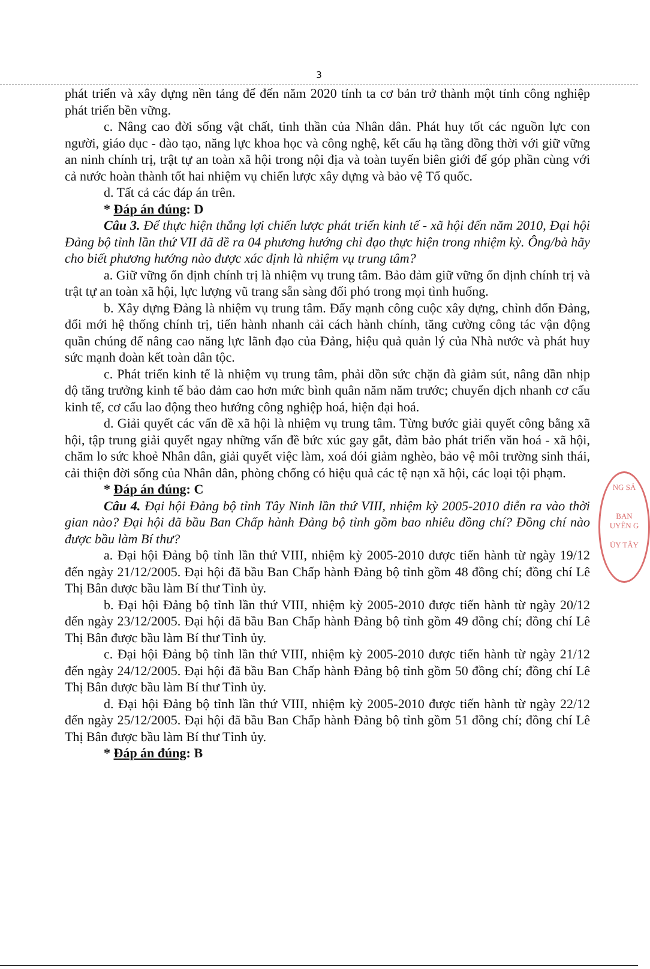3
phát triển và xây dựng nền tảng để đến năm 2020 tỉnh ta cơ bản trở thành một tỉnh công nghiệp phát triển bền vững.
c. Nâng cao đời sống vật chất, tinh thần của Nhân dân. Phát huy tốt các nguồn lực con người, giáo dục - đào tạo, năng lực khoa học và công nghệ, kết cấu hạ tầng đồng thời với giữ vững an ninh chính trị, trật tự an toàn xã hội trong nội địa và toàn tuyến biên giới để góp phần cùng với cả nước hoàn thành tốt hai nhiệm vụ chiến lược xây dựng và bảo vệ Tổ quốc.
d. Tất cả các đáp án trên.
* Đáp án đúng: D
Câu 3. Để thực hiện thắng lợi chiến lược phát triển kinh tế - xã hội đến năm 2010, Đại hội Đảng bộ tỉnh lần thứ VII đã đề ra 04 phương hướng chỉ đạo thực hiện trong nhiệm kỳ. Ông/bà hãy cho biết phương hướng nào được xác định là nhiệm vụ trung tâm?
a. Giữ vững ổn định chính trị là nhiệm vụ trung tâm. Bảo đảm giữ vững ổn định chính trị và trật tự an toàn xã hội, lực lượng vũ trang sẵn sàng đối phó trong mọi tình huống.
b. Xây dựng Đảng là nhiệm vụ trung tâm. Đẩy mạnh công cuộc xây dựng, chỉnh đốn Đảng, đổi mới hệ thống chính trị, tiến hành nhanh cải cách hành chính, tăng cường công tác vận động quần chúng để nâng cao năng lực lãnh đạo của Đảng, hiệu quả quản lý của Nhà nước và phát huy sức mạnh đoàn kết toàn dân tộc.
c. Phát triển kinh tế là nhiệm vụ trung tâm, phải dồn sức chặn đà giảm sút, nâng dần nhịp độ tăng trưởng kinh tế bảo đảm cao hơn mức bình quân năm năm trước; chuyển dịch nhanh cơ cấu kinh tế, cơ cấu lao động theo hướng công nghiệp hoá, hiện đại hoá.
d. Giải quyết các vấn đề xã hội là nhiệm vụ trung tâm. Từng bước giải quyết công bằng xã hội, tập trung giải quyết ngay những vấn đề bức xúc gay gắt, đảm bảo phát triển văn hoá - xã hội, chăm lo sức khoẻ Nhân dân, giải quyết việc làm, xoá đói giảm nghèo, bảo vệ môi trường sinh thái, cải thiện đời sống của Nhân dân, phòng chống có hiệu quả các tệ nạn xã hội, các loại tội phạm.
* Đáp án đúng: C
Câu 4. Đại hội Đảng bộ tỉnh Tây Ninh lần thứ VIII, nhiệm kỳ 2005-2010 diễn ra vào thời gian nào? Đại hội đã bầu Ban Chấp hành Đảng bộ tỉnh gồm bao nhiêu đồng chí? Đồng chí nào được bầu làm Bí thư?
a. Đại hội Đảng bộ tỉnh lần thứ VIII, nhiệm kỳ 2005-2010 được tiến hành từ ngày 19/12 đến ngày 21/12/2005. Đại hội đã bầu Ban Chấp hành Đảng bộ tỉnh gồm 48 đồng chí; đồng chí Lê Thị Bân được bầu làm Bí thư Tỉnh ủy.
b. Đại hội Đảng bộ tỉnh lần thứ VIII, nhiệm kỳ 2005-2010 được tiến hành từ ngày 20/12 đến ngày 23/12/2005. Đại hội đã bầu Ban Chấp hành Đảng bộ tỉnh gồm 49 đồng chí; đồng chí Lê Thị Bân được bầu làm Bí thư Tỉnh ủy.
c. Đại hội Đảng bộ tỉnh lần thứ VIII, nhiệm kỳ 2005-2010 được tiến hành từ ngày 21/12 đến ngày 24/12/2005. Đại hội đã bầu Ban Chấp hành Đảng bộ tỉnh gồm 50 đồng chí; đồng chí Lê Thị Bân được bầu làm Bí thư Tỉnh ủy.
d. Đại hội Đảng bộ tỉnh lần thứ VIII, nhiệm kỳ 2005-2010 được tiến hành từ ngày 22/12 đến ngày 25/12/2005. Đại hội đã bầu Ban Chấp hành Đảng bộ tỉnh gồm 51 đồng chí; đồng chí Lê Thị Bân được bầu làm Bí thư Tỉnh ủy.
* Đáp án đúng: B
NG SẢ
BAN
UYÊN G
ỦY TÂY